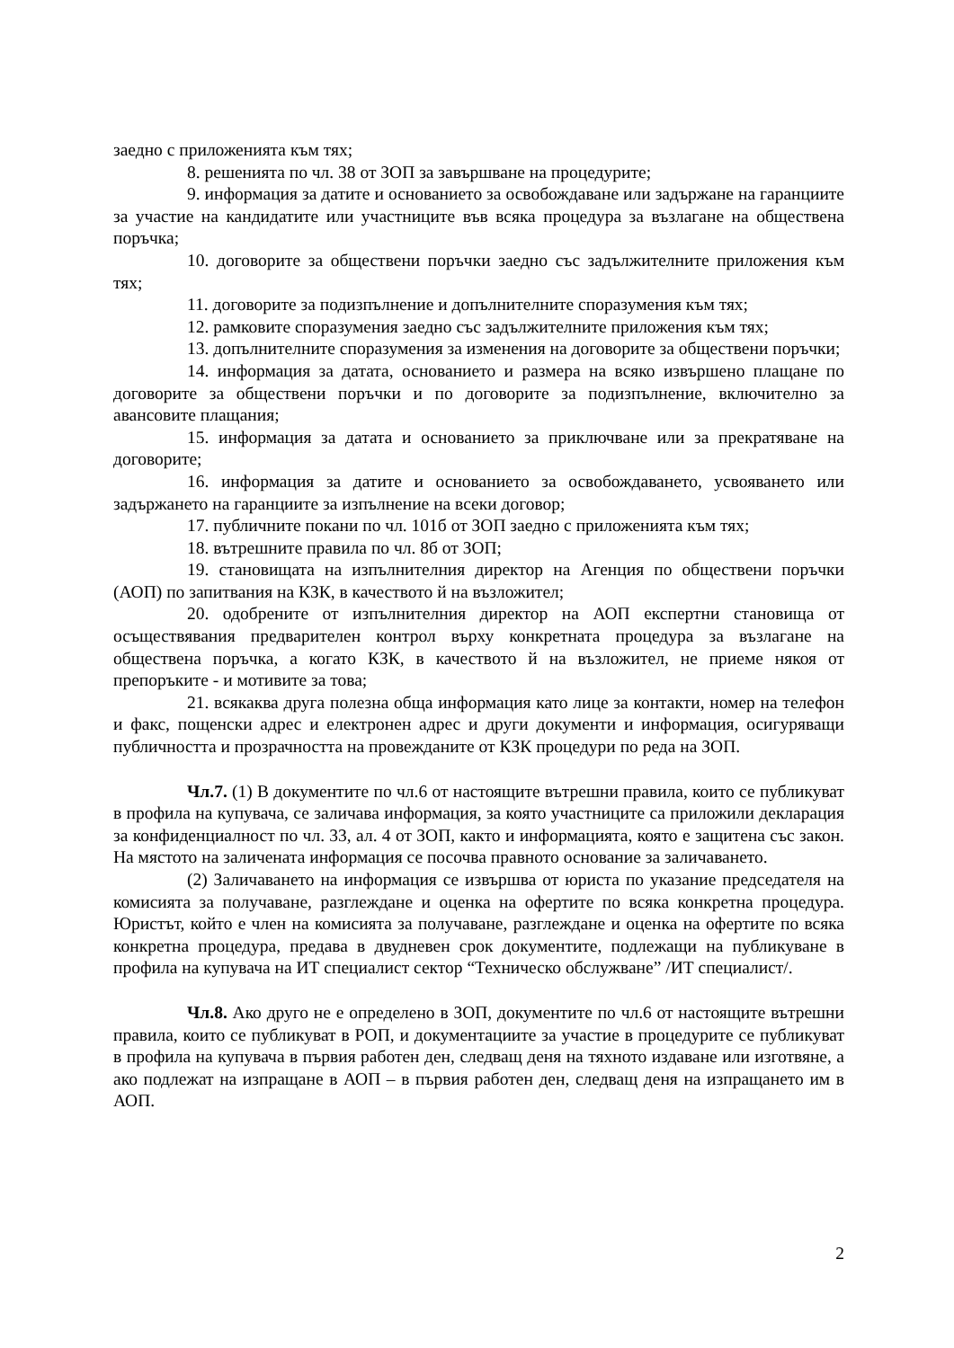заедно с приложенията към тях;
8. решенията по чл. 38 от ЗОП за завършване на процедурите;
9. информация за датите и основанието за освобождаване или задържане на гаранциите за участие на кандидатите или участниците във всяка процедура за възлагане на обществена поръчка;
10. договорите за обществени поръчки заедно със задължителните приложения към тях;
11. договорите за подизпълнение и допълнителните споразумения към тях;
12. рамковите споразумения заедно със задължителните приложения към тях;
13. допълнителните споразумения за изменения на договорите за обществени поръчки;
14. информация за датата, основанието и размера на всяко извършено плащане по договорите за обществени поръчки и по договорите за подизпълнение, включително за авансовите плащания;
15. информация за датата и основанието за приключване или за прекратяване на договорите;
16. информация за датите и основанието за освобождаването, усвояването или задържането на гаранциите за изпълнение на всеки договор;
17. публичните покани по чл. 101б от ЗОП заедно с приложенията към тях;
18. вътрешните правила по чл. 8б от ЗОП;
19. становищата на изпълнителния директор на Агенция по обществени поръчки (АОП) по запитвания на КЗК, в качеството й на възложител;
20. одобрените от изпълнителния директор на АОП експертни становища от осъществявания предварителен контрол върху конкретната процедура за възлагане на обществена поръчка, а когато КЗК, в качеството й на възложител, не приеме някоя от препоръките - и мотивите за това;
21. всякаква друга полезна обща информация като лице за контакти, номер на телефон и факс, пощенски адрес и електронен адрес и други документи и информация, осигуряващи публичността и прозрачността на провежданите от КЗК процедури по реда на ЗОП.
Чл.7. (1) В документите по чл.6 от настоящите вътрешни правила, които се публикуват в профила на купувача, се заличава информация, за която участниците са приложили декларация за конфиденциалност по чл. 33, ал. 4 от ЗОП, както и информацията, която е защитена със закон. На мястото на заличената информация се посочва правното основание за заличаването.
(2) Заличаването на информация се извършва от юриста по указание председателя на комисията за получаване, разглеждане и оценка на офертите по всяка конкретна процедура. Юристът, който е член на комисията за получаване, разглеждане и оценка на офертите по всяка конкретна процедура, предава в двудневен срок документите, подлежащи на публикуване в профила на купувача на ИТ специалист сектор “Техническо обслужване” /ИТ специалист/.
Чл.8. Ако друго не е определено в ЗОП, документите по чл.6 от настоящите вътрешни правила, които се публикуват в РОП, и документациите за участие в процедурите се публикуват в профила на купувача в първия работен ден, следващ деня на тяхното издаване или изготвяне, а ако подлежат на изпращане в АОП – в първия работен ден, следващ деня на изпращането им в АОП.
2